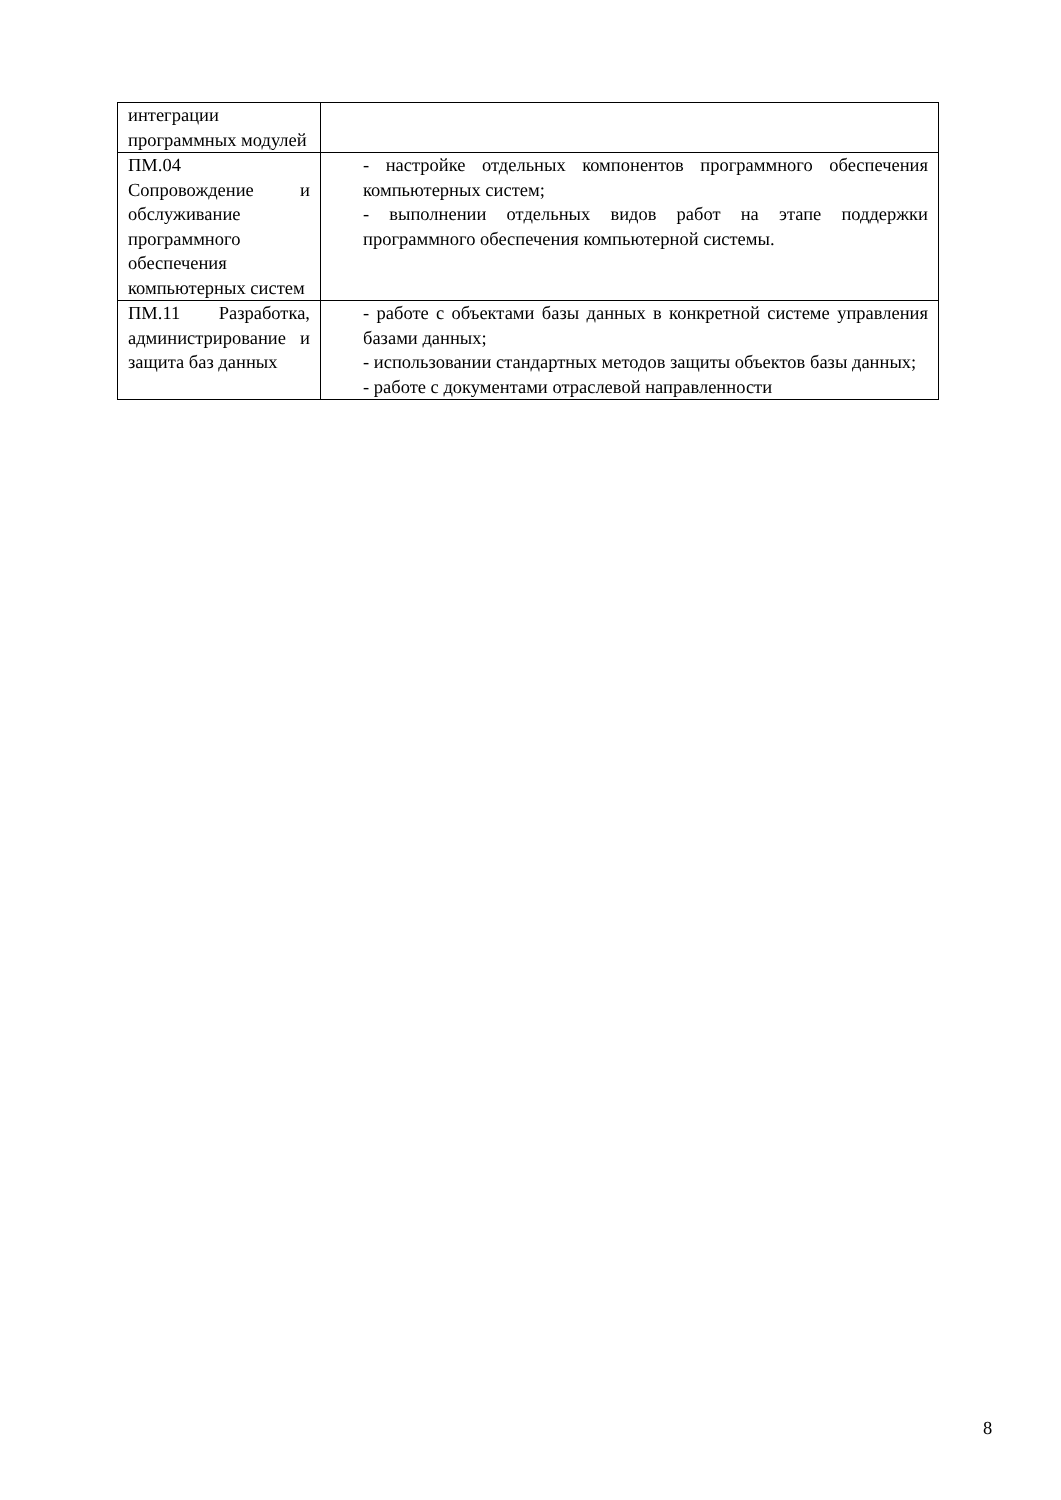| интеграции программных модулей | |
| ПМ.04 Сопровождение и обслуживание программного обеспечения компьютерных систем | - настройке отдельных компонентов программного обеспечения компьютерных систем; - выполнении отдельных видов работ на этапе поддержки программного обеспечения компьютерной системы. |
| ПМ.11 Разработка, администрирование и защита баз данных | - работе с объектами базы данных в конкретной системе управления базами данных; - использовании стандартных методов защиты объектов базы данных; - работе с документами отраслевой направленности |
8